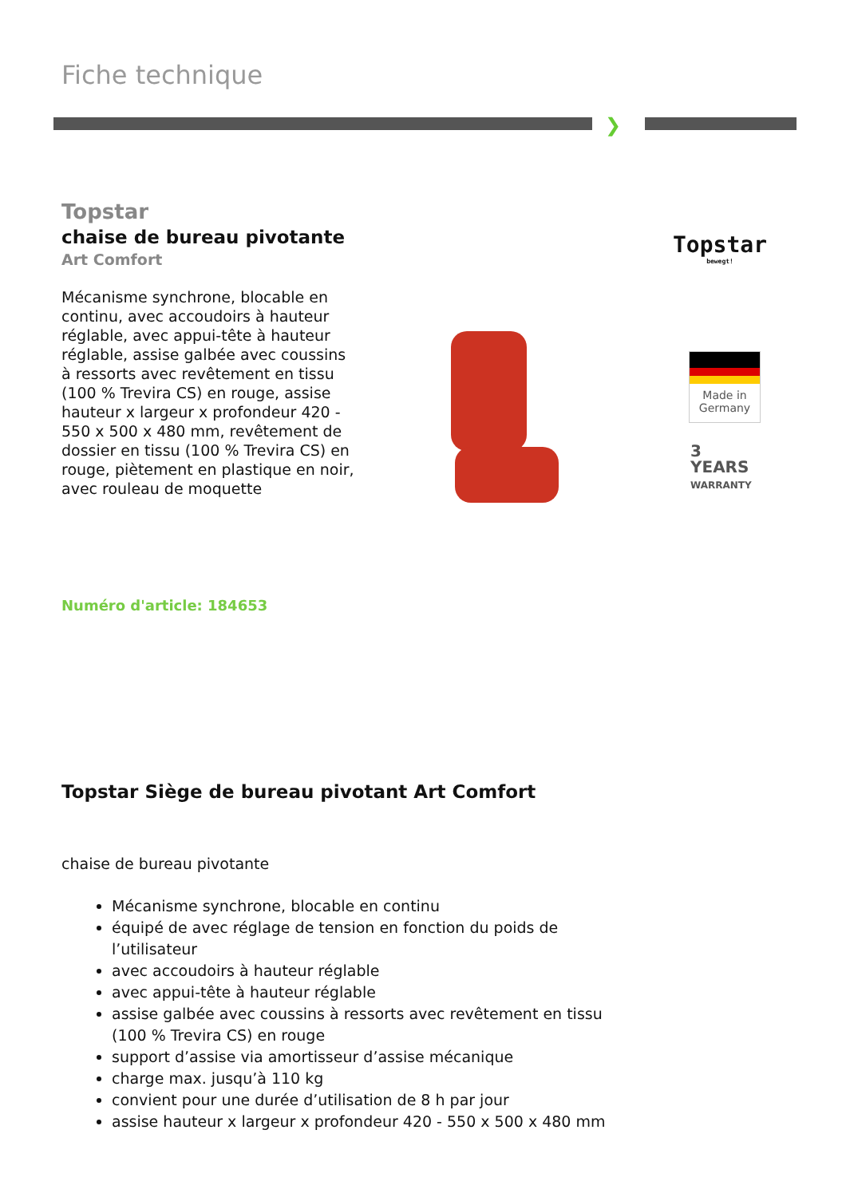Fiche technique
❯
Topstar
chaise de bureau pivotante
Art Comfort
Mécanisme synchrone, blocable en continu, avec accoudoirs à hauteur réglable, avec appui-tête à hauteur réglable, assise galbée avec coussins à ressorts avec revêtement en tissu (100 % Trevira CS) en rouge, assise hauteur x largeur x profondeur 420 - 550 x 500 x 480 mm, revêtement de dossier en tissu (100 % Trevira CS) en rouge, piètement en plastique en noir, avec rouleau de moquette
Topstar
bewegt!
Made in
Germany
3
YEARS
WARRANTY
Numéro d'article: 184653
Topstar Siège de bureau pivotant Art Comfort
chaise de bureau pivotante
Mécanisme synchrone, blocable en continu
équipé de avec réglage de tension en fonction du poids de l’utilisateur
avec accoudoirs à hauteur réglable
avec appui-tête à hauteur réglable
assise galbée avec coussins à ressorts avec revêtement en tissu (100 % Trevira CS) en rouge
support d’assise via amortisseur d’assise mécanique
charge max. jusqu’à 110 kg
convient pour une durée d’utilisation de 8 h par jour
assise hauteur x largeur x profondeur 420 - 550 x 500 x 480 mm